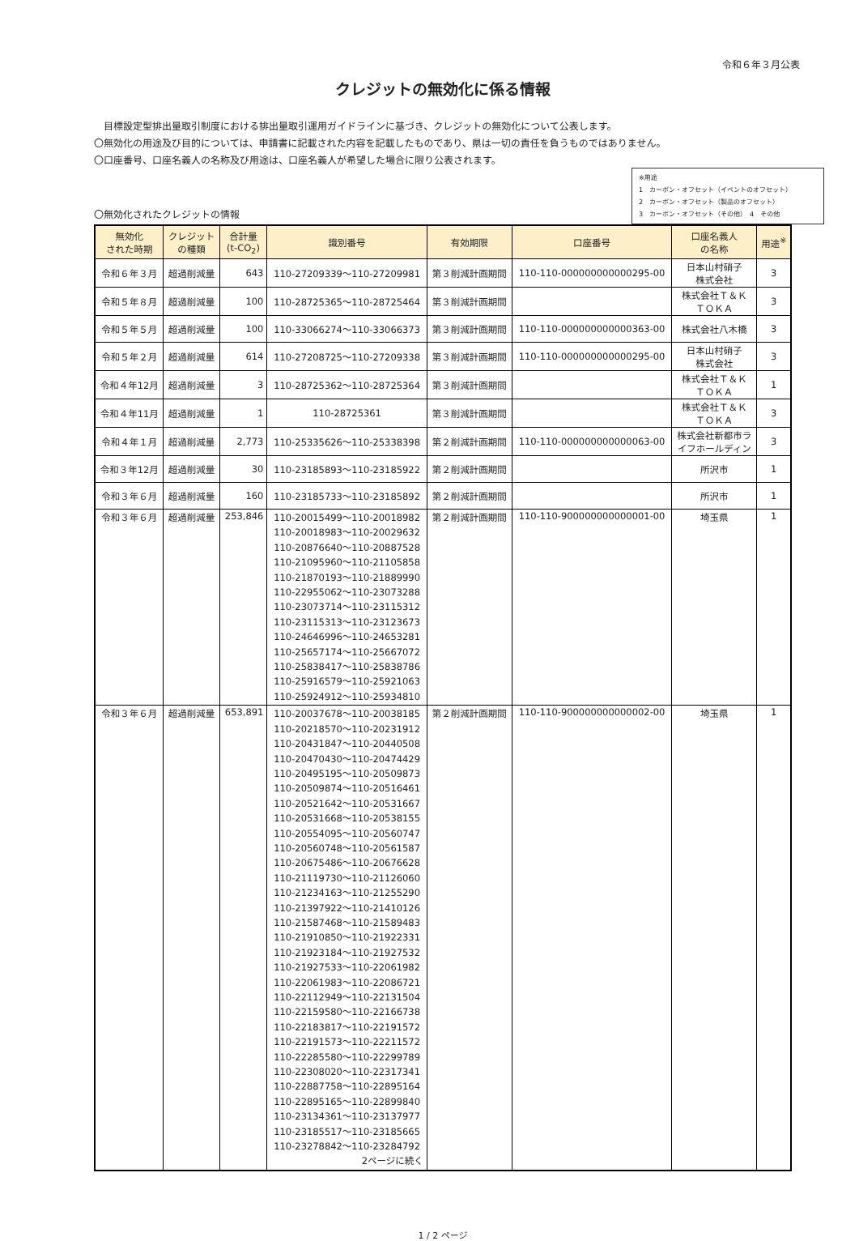令和６年３月公表
クレジットの無効化に係る情報
　目標設定型排出量取引制度における排出量取引運用ガイドラインに基づき、クレジットの無効化について公表します。
〇無効化の用途及び目的については、申請書に記載された内容を記載したものであり、県は一切の責任を負うものではありません。
〇口座番号、口座名義人の名称及び用途は、口座名義人が希望した場合に限り公表されます。
※用途
1　カーボン・オフセット（イベントのオフセット）
2　カーボン・オフセット（製品のオフセット）
3　カーボン・オフセット（その他）　4　その他
〇無効化されたクレジットの情報
| 無効化 された時期 | クレジット の種類 | 合計量 (t-CO<sub>2</sub>) | 識別番号 | 有効期限 | 口座番号 | 口座名義人 の名称 | 用途<sup>※</sup> |
| --- | --- | --- | --- | --- | --- | --- | --- |
| 令和６年３月 | 超過削減量 | 643 | 110-27209339～110-27209981 | 第３削減計画期間 | 110-110-000000000000295-00 | 日本山村硝子 株式会社 | 3 |
| 令和５年８月 | 超過削減量 | 100 | 110-28725365～110-28725464 | 第３削減計画期間 | | 株式会社Ｔ＆Ｋ ＴＯＫＡ | 3 |
| 令和５年５月 | 超過削減量 | 100 | 110-33066274～110-33066373 | 第３削減計画期間 | 110-110-000000000000363-00 | 株式会社八木橋 | 3 |
| 令和５年２月 | 超過削減量 | 614 | 110-27208725～110-27209338 | 第３削減計画期間 | 110-110-000000000000295-00 | 日本山村硝子 株式会社 | 3 |
| 令和４年12月 | 超過削減量 | 3 | 110-28725362～110-28725364 | 第３削減計画期間 | | 株式会社Ｔ＆Ｋ ＴＯＫＡ | 1 |
| 令和４年11月 | 超過削減量 | 1 | 110-28725361 | 第３削減計画期間 | | 株式会社Ｔ＆Ｋ ＴＯＫＡ | 3 |
| 令和４年１月 | 超過削減量 | 2,773 | 110-25335626～110-25338398 | 第２削減計画期間 | 110-110-000000000000063-00 | 株式会社新都市ラ イフホールディン | 3 |
| 令和３年12月 | 超過削減量 | 30 | 110-23185893～110-23185922 | 第２削減計画期間 | | 所沢市 | 1 |
| 令和３年６月 | 超過削減量 | 160 | 110-23185733～110-23185892 | 第２削減計画期間 | | 所沢市 | 1 |
| 令和３年６月 | 超過削減量 | 253,846 | 110-20015499～110-20018982 110-20018983～110-20029632 110-20876640～110-20887528 110-21095960～110-21105858 110-21870193～110-21889990 110-22955062～110-23073288 110-23073714～110-23115312 110-23115313～110-23123673 110-24646996～110-24653281 110-25657174～110-25667072 110-25838417～110-25838786 110-25916579～110-25921063 110-25924912～110-25934810 | 第２削減計画期間 | 110-110-900000000000001-00 | 埼玉県 | 1 |
| 令和３年６月 | 超過削減量 | 653,891 | 110-20037678～110-20038185 110-20218570～110-20231912 110-20431847～110-20440508 110-20470430～110-20474429 110-20495195～110-20509873 110-20509874～110-20516461 110-20521642～110-20531667 110-20531668～110-20538155 110-20554095～110-20560747 110-20560748～110-20561587 110-20675486～110-20676628 110-21119730～110-21126060 110-21234163～110-21255290 110-21397922～110-21410126 110-21587468～110-21589483 110-21910850～110-21922331 110-21923184～110-21927532 110-21927533～110-22061982 110-22061983～110-22086721 110-22112949～110-22131504 110-22159580～110-22166738 110-22183817～110-22191572 110-22191573～110-22211572 110-22285580～110-22299789 110-22308020～110-22317341 110-22887758～110-22895164 110-22895165～110-22899840 110-23134361～110-23137977 110-23185517～110-23185665 110-23278842～110-23284792 2ページに続く | 第２削減計画期間 | 110-110-900000000000002-00 | 埼玉県 | 1 |
1 / 2 ページ